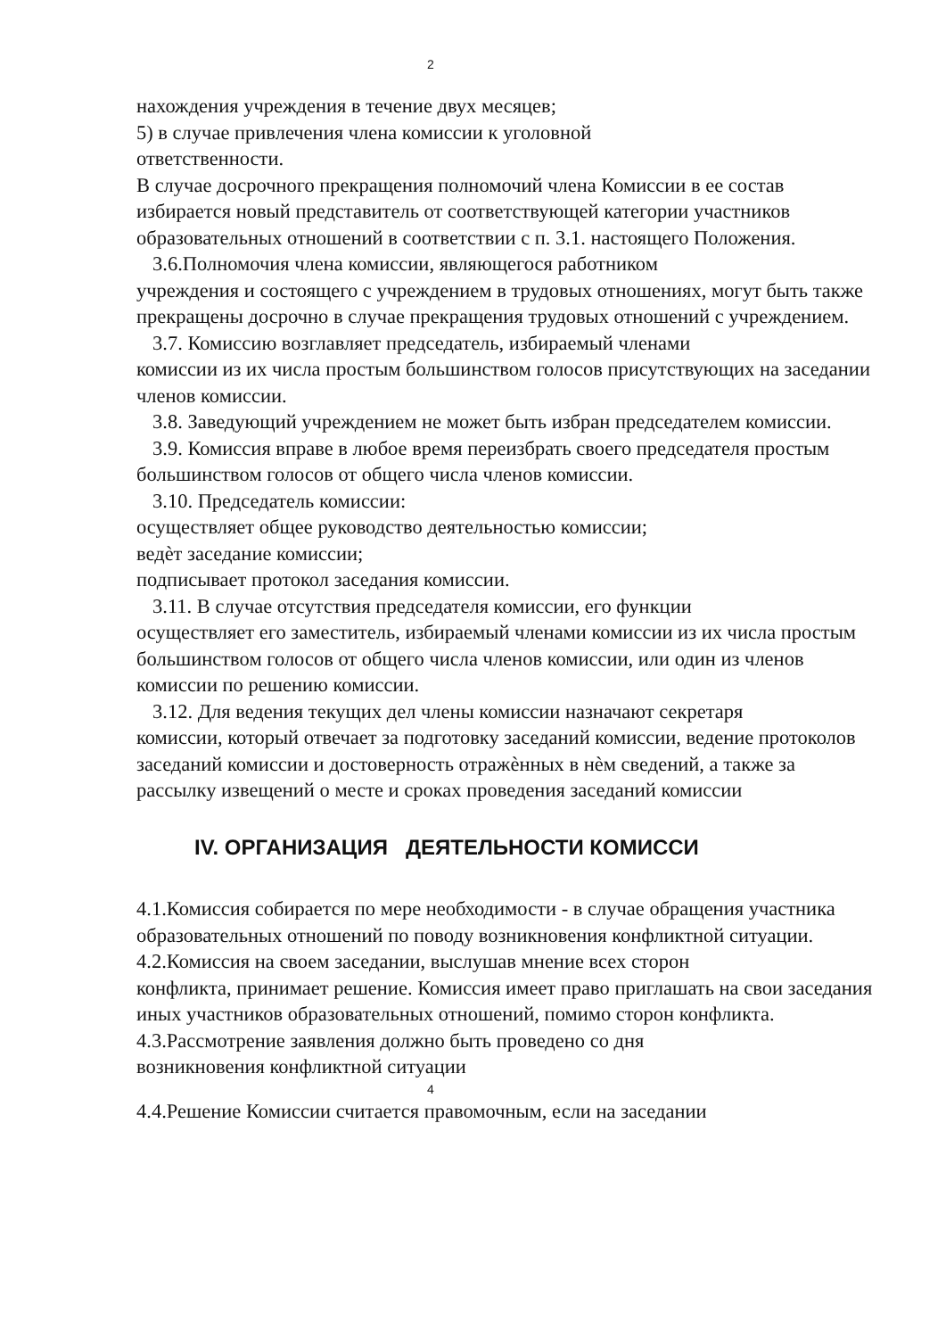2
нахождения учреждения в течение двух месяцев;
5) в случае привлечения члена комиссии к уголовной
ответственности.
В случае досрочного прекращения полномочий члена Комиссии в ее состав избирается новый представитель от соответствующей категории участников образовательных отношений в соответствии с п. 3.1. настоящего Положения.
3.6.Полномочия члена комиссии, являющегося работником
учреждения и состоящего с учреждением в трудовых отношениях, могут быть также прекращены досрочно в случае прекращения трудовых отношений с учреждением.
3.7. Комиссию возглавляет председатель, избираемый членами
комиссии из их числа простым большинством голосов присутствующих на заседании членов комиссии.
3.8. Заведующий учреждением не может быть избран председателем комиссии.
3.9. Комиссия вправе в любое время переизбрать своего председателя простым большинством голосов от общего числа членов комиссии.
3.10. Председатель комиссии:
осуществляет общее руководство деятельностью комиссии;
ведѐт заседание комиссии;
подписывает протокол заседания комиссии.
3.11. В случае отсутствия председателя комиссии, его функции
осуществляет его заместитель, избираемый членами комиссии из их числа простым большинством голосов от общего числа членов комиссии, или один из членов комиссии по решению комиссии.
3.12. Для ведения текущих дел члены комиссии назначают секретаря
комиссии, который отвечает за подготовку заседаний комиссии, ведение протоколов заседаний комиссии и достоверность отражѐнных в нѐм сведений, а также за рассылку извещений о месте и сроках проведения заседаний комиссии
IV. ОРГАНИЗАЦИЯ ДЕЯТЕЛЬНОСТИ КОМИССИ
4.1.Комиссия собирается по мере необходимости - в случае обращения участника образовательных отношений по поводу возникновения конфликтной ситуации.
4.2.Комиссия на своем заседании, выслушав мнение всех сторон
конфликта, принимает решение. Комиссия имеет право приглашать на свои заседания иных участников образовательных отношений, помимо сторон конфликта.
4.3.Рассмотрение заявления должно быть проведено со дня
возникновения конфликтной ситуации
4
4.4.Решение Комиссии считается правомочным, если на заседании